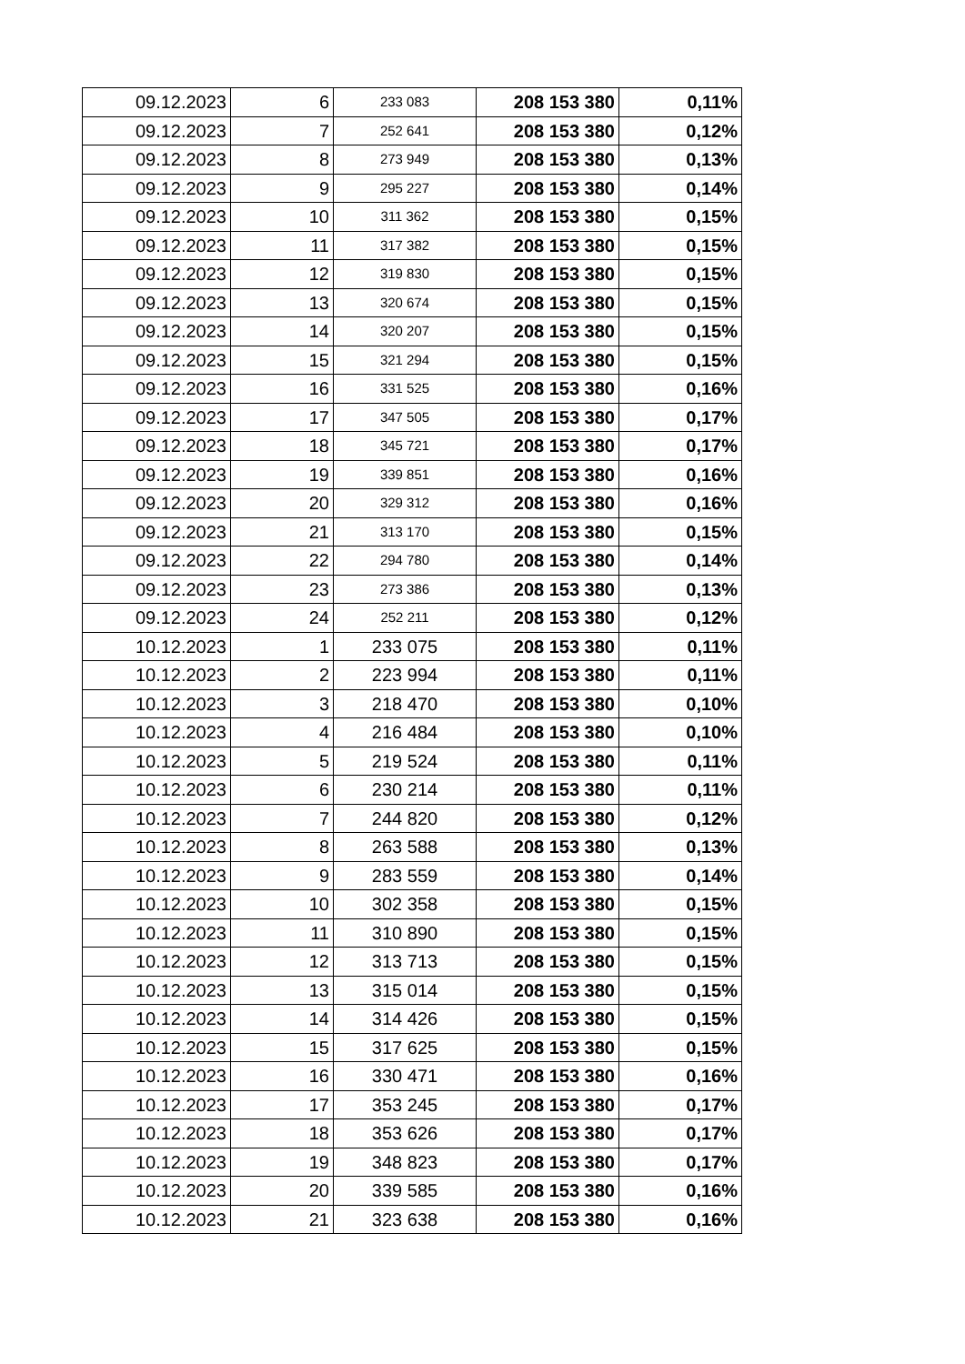| 09.12.2023 | 6 | 233 083 | 208 153 380 | 0,11% |
| 09.12.2023 | 7 | 252 641 | 208 153 380 | 0,12% |
| 09.12.2023 | 8 | 273 949 | 208 153 380 | 0,13% |
| 09.12.2023 | 9 | 295 227 | 208 153 380 | 0,14% |
| 09.12.2023 | 10 | 311 362 | 208 153 380 | 0,15% |
| 09.12.2023 | 11 | 317 382 | 208 153 380 | 0,15% |
| 09.12.2023 | 12 | 319 830 | 208 153 380 | 0,15% |
| 09.12.2023 | 13 | 320 674 | 208 153 380 | 0,15% |
| 09.12.2023 | 14 | 320 207 | 208 153 380 | 0,15% |
| 09.12.2023 | 15 | 321 294 | 208 153 380 | 0,15% |
| 09.12.2023 | 16 | 331 525 | 208 153 380 | 0,16% |
| 09.12.2023 | 17 | 347 505 | 208 153 380 | 0,17% |
| 09.12.2023 | 18 | 345 721 | 208 153 380 | 0,17% |
| 09.12.2023 | 19 | 339 851 | 208 153 380 | 0,16% |
| 09.12.2023 | 20 | 329 312 | 208 153 380 | 0,16% |
| 09.12.2023 | 21 | 313 170 | 208 153 380 | 0,15% |
| 09.12.2023 | 22 | 294 780 | 208 153 380 | 0,14% |
| 09.12.2023 | 23 | 273 386 | 208 153 380 | 0,13% |
| 09.12.2023 | 24 | 252 211 | 208 153 380 | 0,12% |
| 10.12.2023 | 1 | 233 075 | 208 153 380 | 0,11% |
| 10.12.2023 | 2 | 223 994 | 208 153 380 | 0,11% |
| 10.12.2023 | 3 | 218 470 | 208 153 380 | 0,10% |
| 10.12.2023 | 4 | 216 484 | 208 153 380 | 0,10% |
| 10.12.2023 | 5 | 219 524 | 208 153 380 | 0,11% |
| 10.12.2023 | 6 | 230 214 | 208 153 380 | 0,11% |
| 10.12.2023 | 7 | 244 820 | 208 153 380 | 0,12% |
| 10.12.2023 | 8 | 263 588 | 208 153 380 | 0,13% |
| 10.12.2023 | 9 | 283 559 | 208 153 380 | 0,14% |
| 10.12.2023 | 10 | 302 358 | 208 153 380 | 0,15% |
| 10.12.2023 | 11 | 310 890 | 208 153 380 | 0,15% |
| 10.12.2023 | 12 | 313 713 | 208 153 380 | 0,15% |
| 10.12.2023 | 13 | 315 014 | 208 153 380 | 0,15% |
| 10.12.2023 | 14 | 314 426 | 208 153 380 | 0,15% |
| 10.12.2023 | 15 | 317 625 | 208 153 380 | 0,15% |
| 10.12.2023 | 16 | 330 471 | 208 153 380 | 0,16% |
| 10.12.2023 | 17 | 353 245 | 208 153 380 | 0,17% |
| 10.12.2023 | 18 | 353 626 | 208 153 380 | 0,17% |
| 10.12.2023 | 19 | 348 823 | 208 153 380 | 0,17% |
| 10.12.2023 | 20 | 339 585 | 208 153 380 | 0,16% |
| 10.12.2023 | 21 | 323 638 | 208 153 380 | 0,16% |